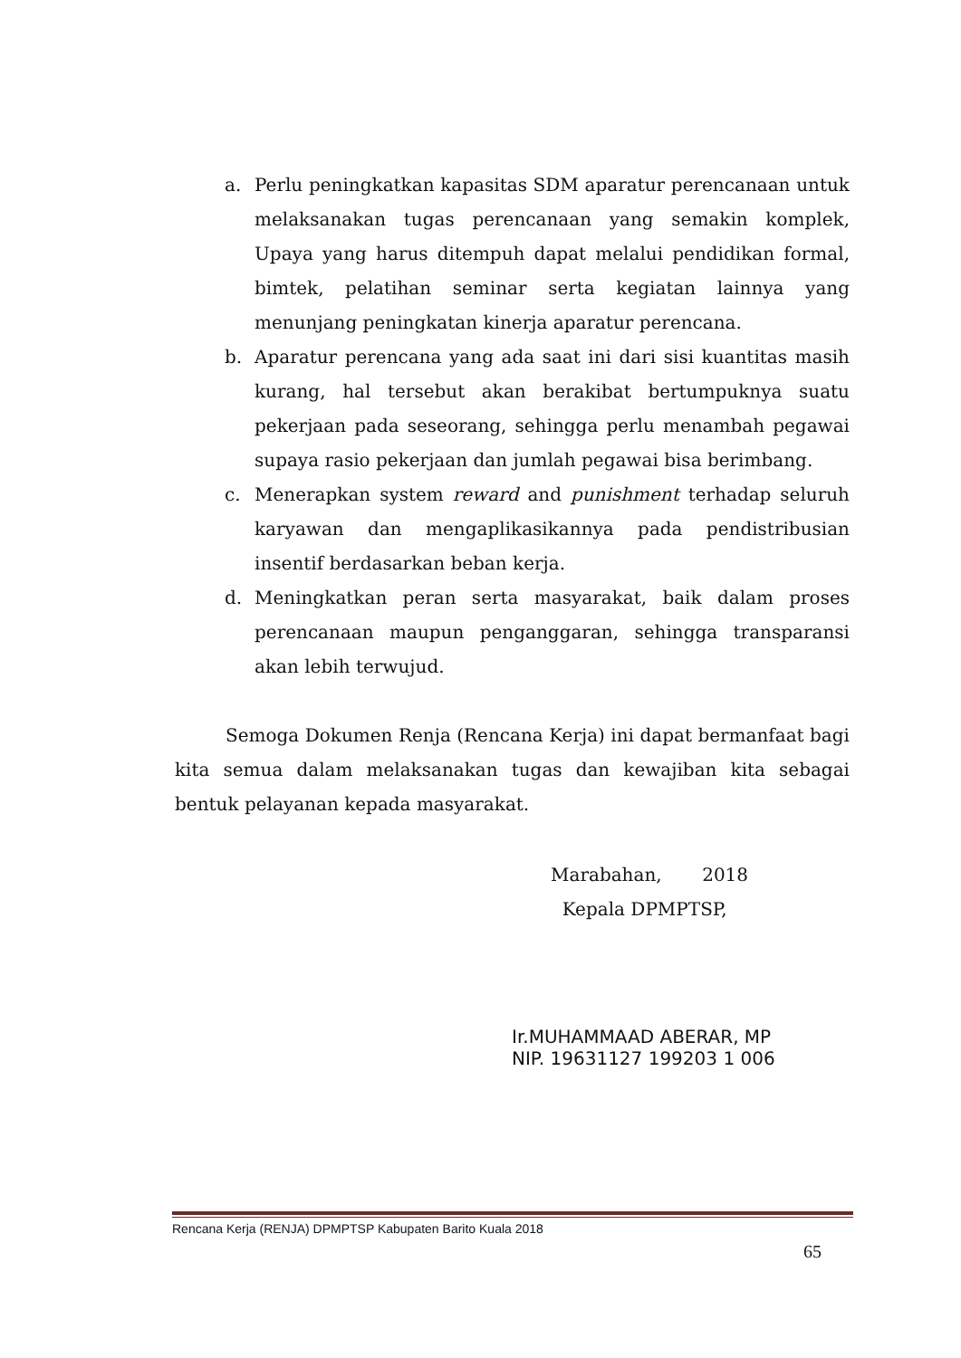a. Perlu peningkatkan kapasitas SDM aparatur perencanaan untuk melaksanakan tugas perencanaan yang semakin komplek, Upaya yang harus ditempuh dapat melalui pendidikan formal, bimtek, pelatihan seminar serta kegiatan lainnya yang menunjang peningkatan kinerja aparatur perencana.
b. Aparatur perencana yang ada saat ini dari sisi kuantitas masih kurang, hal tersebut akan berakibat bertumpuknya suatu pekerjaan pada seseorang, sehingga perlu menambah pegawai supaya rasio pekerjaan dan jumlah pegawai bisa berimbang.
c. Menerapkan system reward and punishment terhadap seluruh karyawan dan mengaplikasikannya pada pendistribusian insentif berdasarkan beban kerja.
d. Meningkatkan peran serta masyarakat, baik dalam proses perencanaan maupun penganggaran, sehingga transparansi akan lebih terwujud.
Semoga Dokumen Renja (Rencana Kerja) ini dapat bermanfaat bagi kita semua dalam melaksanakan tugas dan kewajiban kita sebagai bentuk pelayanan kepada masyarakat.
Marabahan, 2018
Kepala DPMPTSP,
Ir.MUHAMMAAD ABERAR, MP
NIP. 19631127 199203 1 006
Rencana Kerja (RENJA) DPMPTSP Kabupaten Barito Kuala 2018
65